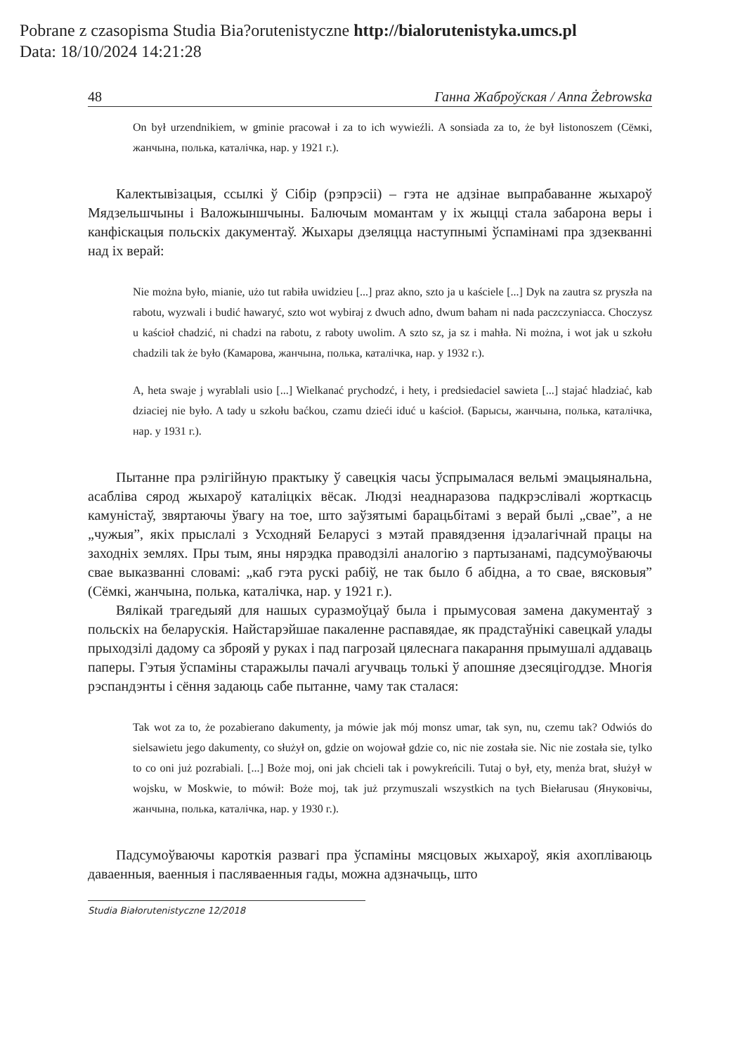Pobrane z czasopisma Studia Bia?orutenistyczne http://bialorutenistyka.umcs.pl
Data: 18/10/2024 14:21:28
48 Ганна Жаброўская / Anna Żebrowska
On był urzendnikiem, w gminie pracował i za to ich wywieźli. A sonsiada za to, że był listonoszem (Сёмкі, жанчына, полька, каталічка, нар. у 1921 г.).
Калектывізацыя, ссылкі ў Сібір (рэпрэсіі) – гэта не адзінае выпрабаванне жыхароў Мядзельшчыны і Валожыншчыны. Балючым момантам у іх жыцці стала забарона веры і канфіскацыя польскіх дакументаў. Жыхары дзеляцца наступнымі ўспамінамі пра здзекванні над іх верай:
Nie można było, mianie, użo tut rabiła uwidzieu [...] praz akno, szto ja u kaściele [...] Dyk na zautra sz pryszła na rabotu, wyzwali i budić hawaryć, szto wot wybiraj z dwuch adno, dwum baham ni nada paczczyniacca. Choczysz u kaścioł chadzić, ni chadzi na rabotu, z raboty uwolim. A szto sz, ja sz i mahła. Ni można, i wot jak u szkołu chadzili tak że było (Камарова, жанчына, полька, каталічка, нар. у 1932 г.).
A, heta swaje j wyrablali usio [...] Wielkanać prychodzć, i hety, i predsiedaciel sawieta [...] stajać hladziać, kab dziaciej nie było. A tady u szkołu baćkou, czamu dzieći iduć u kaścioł. (Барысы, жанчына, полька, каталічка, нар. у 1931 г.).
Пытанне пра рэлігійную практыку ў савецкія часы ўспрымалася вельмі эмацыянальна, асабліва сярод жыхароў каталіцкіх вёсак. Людзі неаднаразова падкрэслівалі жорткасць камуністаў, звяртаючы ўвагу на тое, што заўзятымі барацьбітамі з верай былі „свае”, а не „чужыя”, якіх прыслалі з Усходняй Беларусі з мэтай правядзення ідэалагічнай працы на заходніх землях. Пры тым, яны нярэдка праводзілі аналогію з партызанамі, падсумоўваючы свае выказванні словамі: „каб гэта рускі рабіў, не так было б абідна, а то свае, вясковыя” (Сёмкі, жанчына, полька, каталічка, нар. у 1921 г.).
Вялікай трагедыяй для нашых суразмоўцаў была і прымусовая замена дакументаў з польскіх на беларускія. Найстарэйшае пакаленне распавядае, як прадстаўнікі савецкай улады прыходзілі дадому са зброяй у руках і пад пагрозай цялеснага пакарання прымушалі аддаваць паперы. Гэтыя ўспаміны старажылы пачалі агучваць толькі ў апошняе дзесяцігоддзе. Многія рэспандэнты і сёння задаюць сабе пытанне, чаму так сталася:
Tak wot za to, że pozabierano dakumenty, ja mówie jak mój monsz umar, tak syn, nu, czemu tak? Odwiós do sielsawietu jego dakumenty, co służył on, gdzie on wojował gdzie co, nic nie została sie. Nic nie została sie, tylko to co oni już pozrabiali. [...] Boże moj, oni jak chcieli tak i powykreńcili. Tutaj o był, ety, menża brat, służył w wojsku, w Moskwie, to mówił: Boże moj, tak już przymuszali wszystkich na tych Biełarusau (Януковічы, жанчына, полька, каталічка, нар. у 1930 г.).
Падсумоўваючы кароткія развагі пра ўспаміны мясцовых жыхароў, якія ахопліваюць даваенныя, ваенныя і пасляваенныя гады, можна адзначыць, што
Studia Białorutenistyczne 12/2018